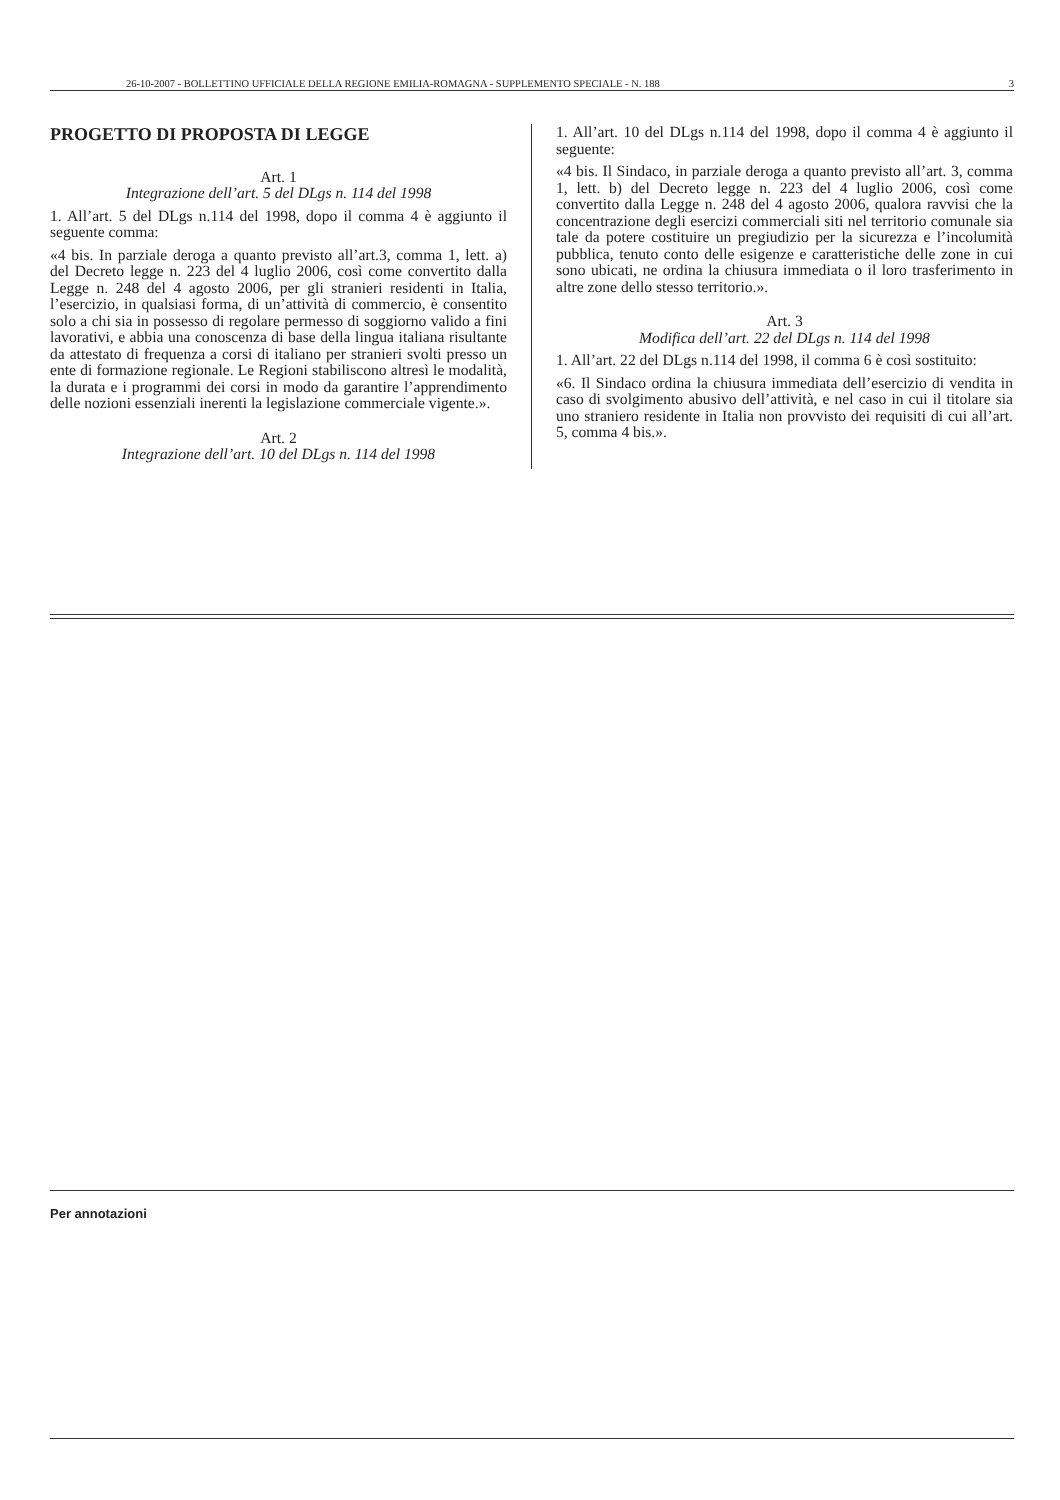26-10-2007 - BOLLETTINO UFFICIALE DELLA REGIONE EMILIA-ROMAGNA - SUPPLEMENTO SPECIALE - N. 188 3
PROGETTO DI PROPOSTA DI LEGGE
Art. 1
Integrazione dell’art. 5 del DLgs n. 114 del 1998
1. All’art. 5 del DLgs n.114 del 1998, dopo il comma 4 è aggiunto il seguente comma:
«4 bis. In parziale deroga a quanto previsto all’art.3, comma 1, lett. a) del Decreto legge n. 223 del 4 luglio 2006, così come convertito dalla Legge n. 248 del 4 agosto 2006, per gli stranieri residenti in Italia, l’esercizio, in qualsiasi forma, di un’attività di commercio, è consentito solo a chi sia in possesso di regolare permesso di soggiorno valido a fini lavorativi, e abbia una conoscenza di base della lingua italiana risultante da attestato di frequenza a corsi di italiano per stranieri svolti presso un ente di formazione regionale. Le Regioni stabiliscono altresì le modalità, la durata e i programmi dei corsi in modo da garantire l’apprendimento delle nozioni essenziali inerenti la legislazione commerciale vigente.».
Art. 2
Integrazione dell’art. 10 del DLgs n. 114 del 1998
1. All’art. 10 del DLgs n.114 del 1998, dopo il comma 4 è aggiunto il seguente:
«4 bis. Il Sindaco, in parziale deroga a quanto previsto all’art. 3, comma 1, lett. b) del Decreto legge n. 223 del 4 luglio 2006, così come convertito dalla Legge n. 248 del 4 agosto 2006, qualora ravvisi che la concentrazione degli esercizi commerciali siti nel territorio comunale sia tale da potere costituire un pregiudizio per la sicurezza e l’incolumità pubblica, tenuto conto delle esigenze e caratteristiche delle zone in cui sono ubicati, ne ordina la chiusura immediata o il loro trasferimento in altre zone dello stesso territorio.».
Art. 3
Modifica dell’art. 22 del DLgs n. 114 del 1998
1. All’art. 22 del DLgs n.114 del 1998, il comma 6 è così sostituito:
«6. Il Sindaco ordina la chiusura immediata dell’esercizio di vendita in caso di svolgimento abusivo dell’attività, e nel caso in cui il titolare sia uno straniero residente in Italia non provvisto dei requisiti di cui all’art. 5, comma 4 bis.».
Per annotazioni